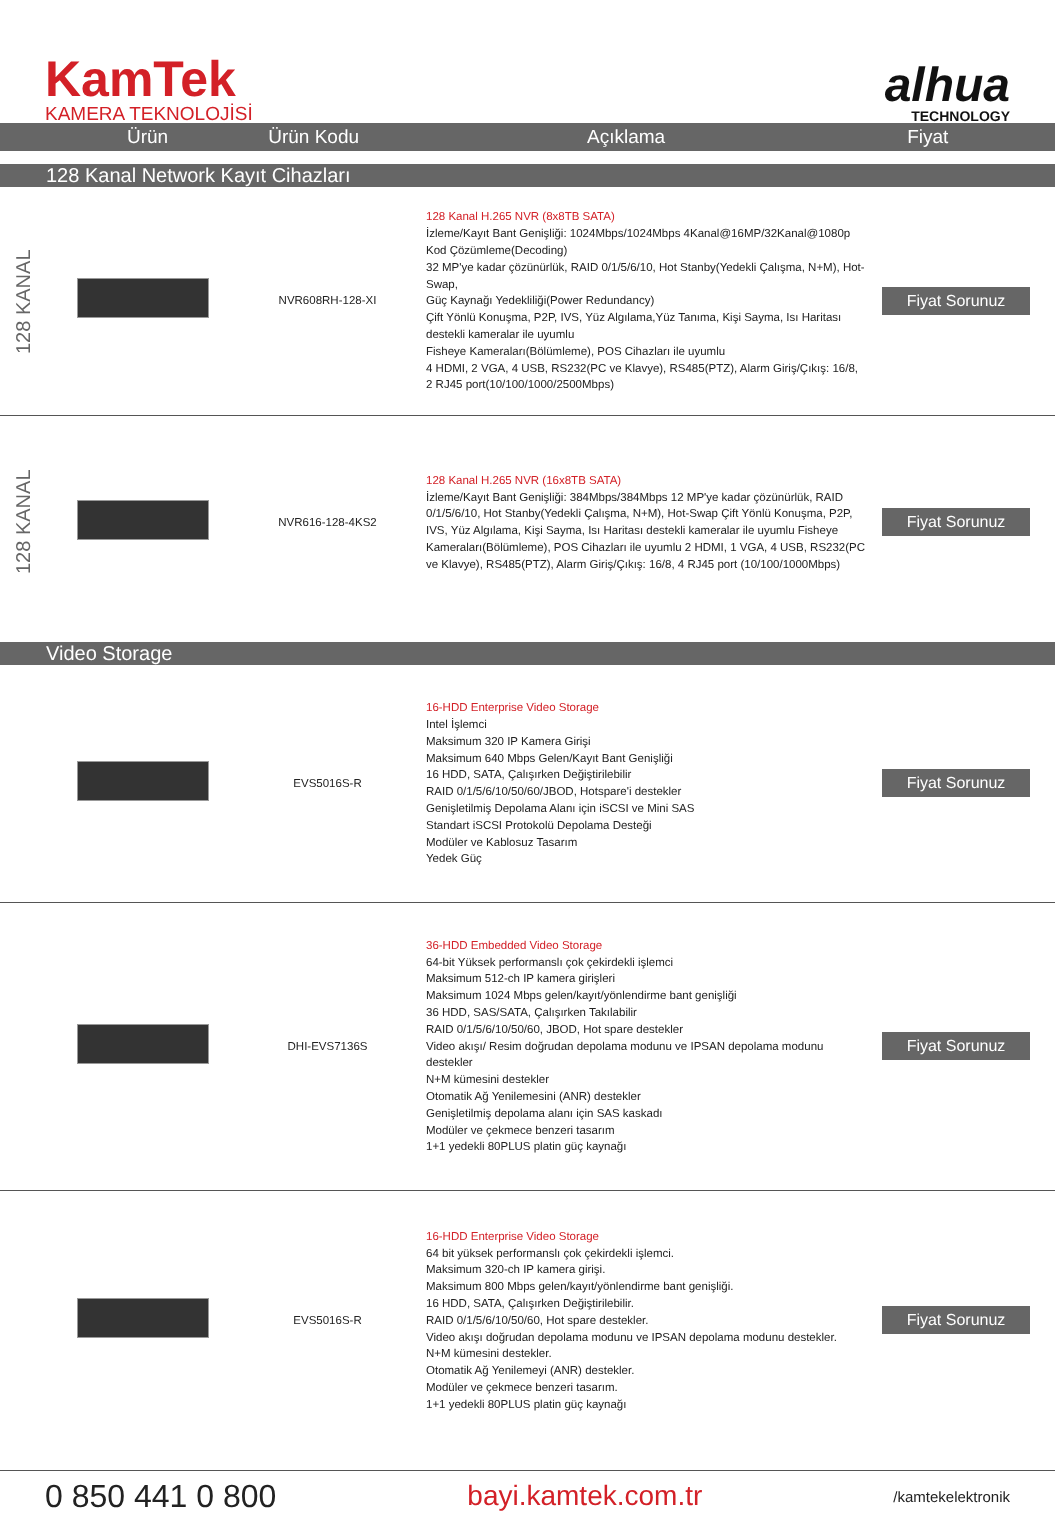KamTek
KAMERA TEKNOLOJİSİ
alhua
TECHNOLOGY
Ürün Ürün Kodu Açıklama Fiyat
128 Kanal Network Kayıt Cihazları
| 128 KANAL | | NVR608RH-128-XI | 128 Kanal H.265 NVR (8x8TB SATA) İzleme/Kayıt Bant Genişliği: 1024Mbps/1024Mbps 4Kanal@16MP/32Kanal@1080p Kod Çözümleme(Decoding) 32 MP'ye kadar çözünürlük, RAID 0/1/5/6/10, Hot Stanby(Yedekli Çalışma, N+M), Hot-Swap, Güç Kaynağı Yedekliliği(Power Redundancy) Çift Yönlü Konuşma, P2P, IVS, Yüz Algılama,Yüz Tanıma, Kişi Sayma, Isı Haritası destekli kameralar ile uyumlu Fisheye Kameraları(Bölümleme), POS Cihazları ile uyumlu 4 HDMI, 2 VGA, 4 USB, RS232(PC ve Klavye), RS485(PTZ), Alarm Giriş/Çıkış: 16/8, 2 RJ45 port(10/100/1000/2500Mbps) | Fiyat Sorunuz |
| 128 KANAL | | NVR616-128-4KS2 | 128 Kanal H.265 NVR (16x8TB SATA) İzleme/Kayıt Bant Genişliği: 384Mbps/384Mbps 12 MP'ye kadar çözünürlük, RAID 0/1/5/6/10, Hot Stanby(Yedekli Çalışma, N+M), Hot-Swap Çift Yönlü Konuşma, P2P, IVS, Yüz Algılama, Kişi Sayma, Isı Haritası destekli kameralar ile uyumlu Fisheye Kameraları(Bölümleme), POS Cihazları ile uyumlu 2 HDMI, 1 VGA, 4 USB, RS232(PC ve Klavye), RS485(PTZ), Alarm Giriş/Çıkış: 16/8, 4 RJ45 port (10/100/1000Mbps) | Fiyat Sorunuz |
Video Storage
| | | EVS5016S-R | 16-HDD Enterprise Video Storage Intel İşlemci Maksimum 320 IP Kamera Girişi Maksimum 640 Mbps Gelen/Kayıt Bant Genişliği 16 HDD, SATA, Çalışırken Değiştirilebilir RAID 0/1/5/6/10/50/60/JBOD, Hotspare'i destekler Genişletilmiş Depolama Alanı için iSCSI ve Mini SAS Standart iSCSI Protokolü Depolama Desteği Modüler ve Kablosuz Tasarım Yedek Güç | Fiyat Sorunuz |
| | | DHI-EVS7136S | 36-HDD Embedded Video Storage 64-bit Yüksek performanslı çok çekirdekli işlemci Maksimum 512-ch IP kamera girişleri Maksimum 1024 Mbps gelen/kayıt/yönlendirme bant genişliği 36 HDD, SAS/SATA, Çalışırken Takılabilir RAID 0/1/5/6/10/50/60, JBOD, Hot spare destekler Video akışı/ Resim doğrudan depolama modunu ve IPSAN depolama modunu destekler N+M kümesini destekler Otomatik Ağ Yenilemesini (ANR) destekler Genişletilmiş depolama alanı için SAS kaskadı Modüler ve çekmece benzeri tasarım 1+1 yedekli 80PLUS platin güç kaynağı | Fiyat Sorunuz |
| | | EVS5016S-R | 16-HDD Enterprise Video Storage 64 bit yüksek performanslı çok çekirdekli işlemci. Maksimum 320-ch IP kamera girişi. Maksimum 800 Mbps gelen/kayıt/yönlendirme bant genişliği. 16 HDD, SATA, Çalışırken Değiştirilebilir. RAID 0/1/5/6/10/50/60, Hot spare destekler. Video akışı doğrudan depolama modunu ve IPSAN depolama modunu destekler. N+M kümesini destekler. Otomatik Ağ Yenilemeyi (ANR) destekler. Modüler ve çekmece benzeri tasarım. 1+1 yedekli 80PLUS platin güç kaynağı | Fiyat Sorunuz |
0 850 441 0 800 bayi.kamtek.com.tr /kamtekelektronik